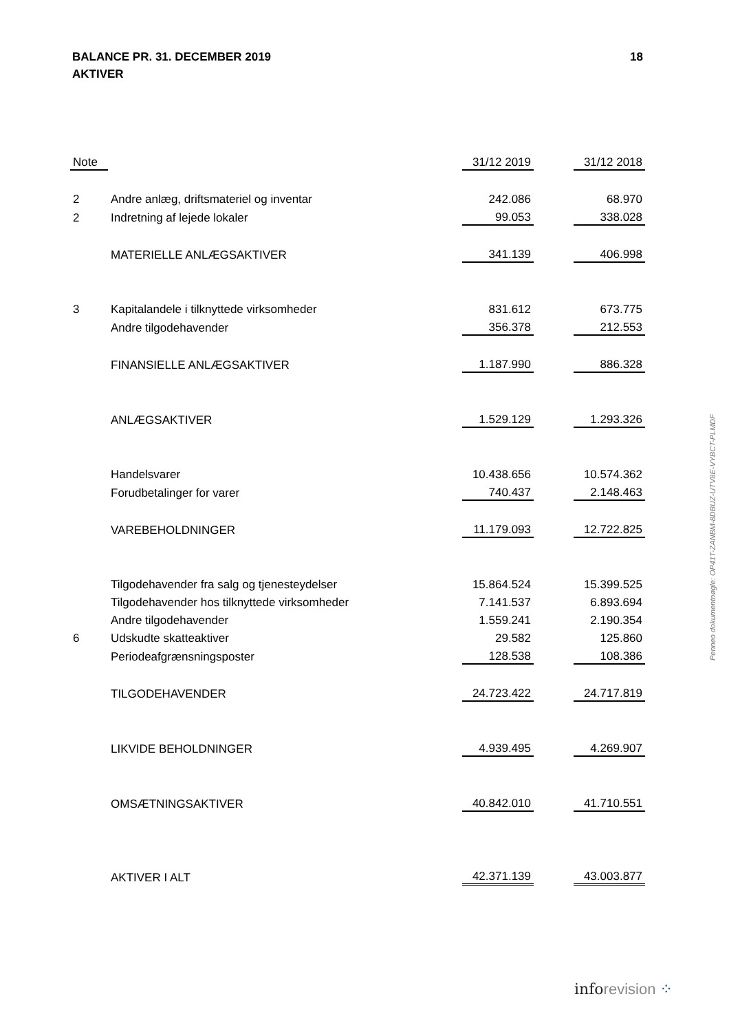BALANCE PR. 31. DECEMBER 2019
AKTIVER
18
| Note | | 31/12 2019 | | 31/12 2018 |
| 2 | Andre anlæg, driftsmateriel og inventar | 242.086 | | 68.970 |
| 2 | Indretning af lejede lokaler | 99.053 | | 338.028 |
| | MATERIELLE ANLÆGSAKTIVER | 341.139 | | 406.998 |
| 3 | Kapitalandele i tilknyttede virksomheder | 831.612 | | 673.775 |
| | Andre tilgodehavender | 356.378 | | 212.553 |
| | FINANSIELLE ANLÆGSAKTIVER | 1.187.990 | | 886.328 |
| | ANLÆGSAKTIVER | 1.529.129 | | 1.293.326 |
| | Handelsvarer | 10.438.656 | | 10.574.362 |
| | Forudbetalinger for varer | 740.437 | | 2.148.463 |
| | VAREBEHOLDNINGER | 11.179.093 | | 12.722.825 |
| | Tilgodehavender fra salg og tjenesteydelser | 15.864.524 | | 15.399.525 |
| | Tilgodehavender hos tilknyttede virksomheder | 7.141.537 | | 6.893.694 |
| | Andre tilgodehavender | 1.559.241 | | 2.190.354 |
| 6 | Udskudte skatteaktiver | 29.582 | | 125.860 |
| | Periodeafgrænsningsposter | 128.538 | | 108.386 |
| | TILGODEHAVENDER | 24.723.422 | | 24.717.819 |
| | LIKVIDE BEHOLDNINGER | 4.939.495 | | 4.269.907 |
| | OMSÆTNINGSAKTIVER | 40.842.010 | | 41.710.551 |
| | AKTIVER I ALT | 42.371.139 | | 43.003.877 |
Penneo dokumentnøgle: OP41T-ZANBM-8DBUZ-UTV8E-VYBCT-PLMDF
info revision ⁘